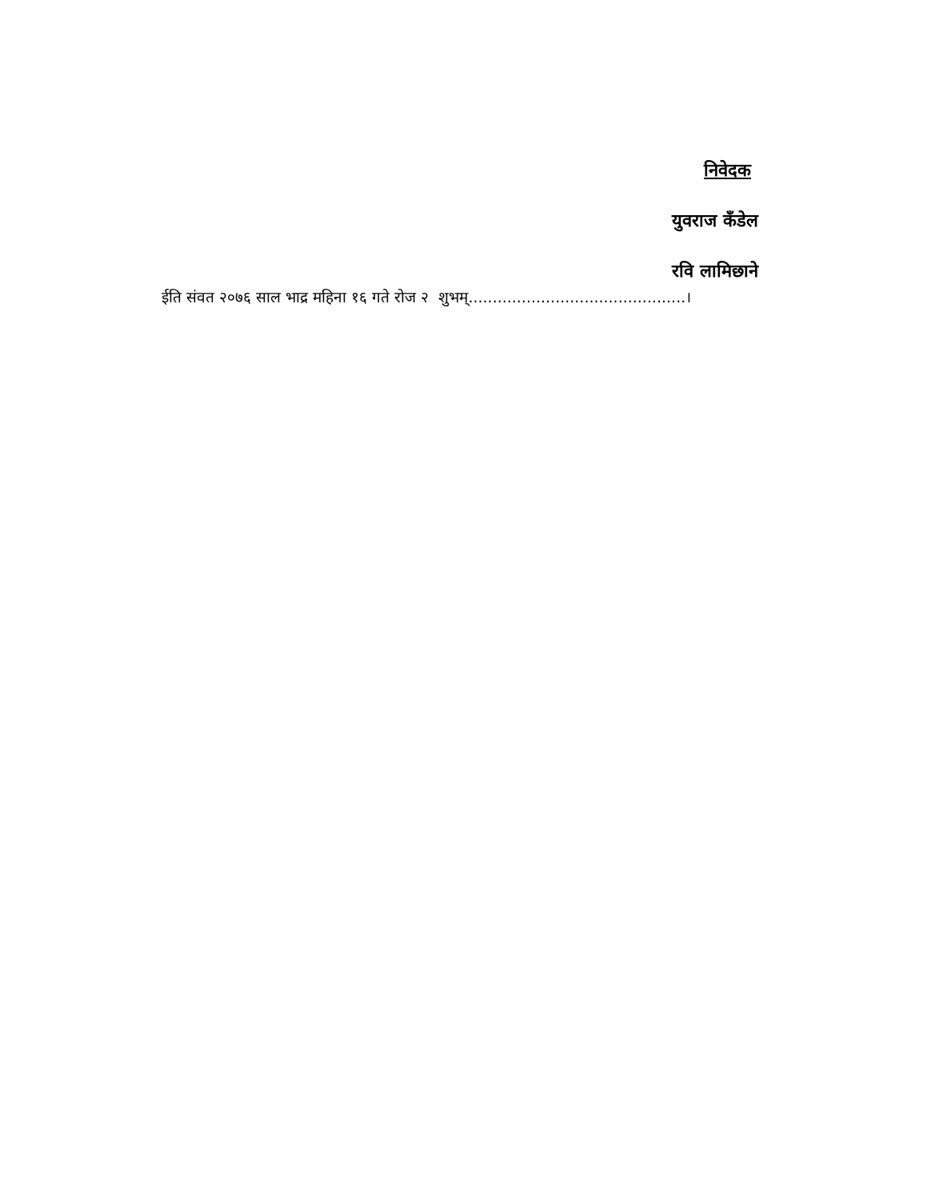निवेदक
युवराज कँडेल
रवि लामिछाने
ईति संवत २०७६ साल भाद्र महिना १६ गते रोज २ शुभम्.............................................।